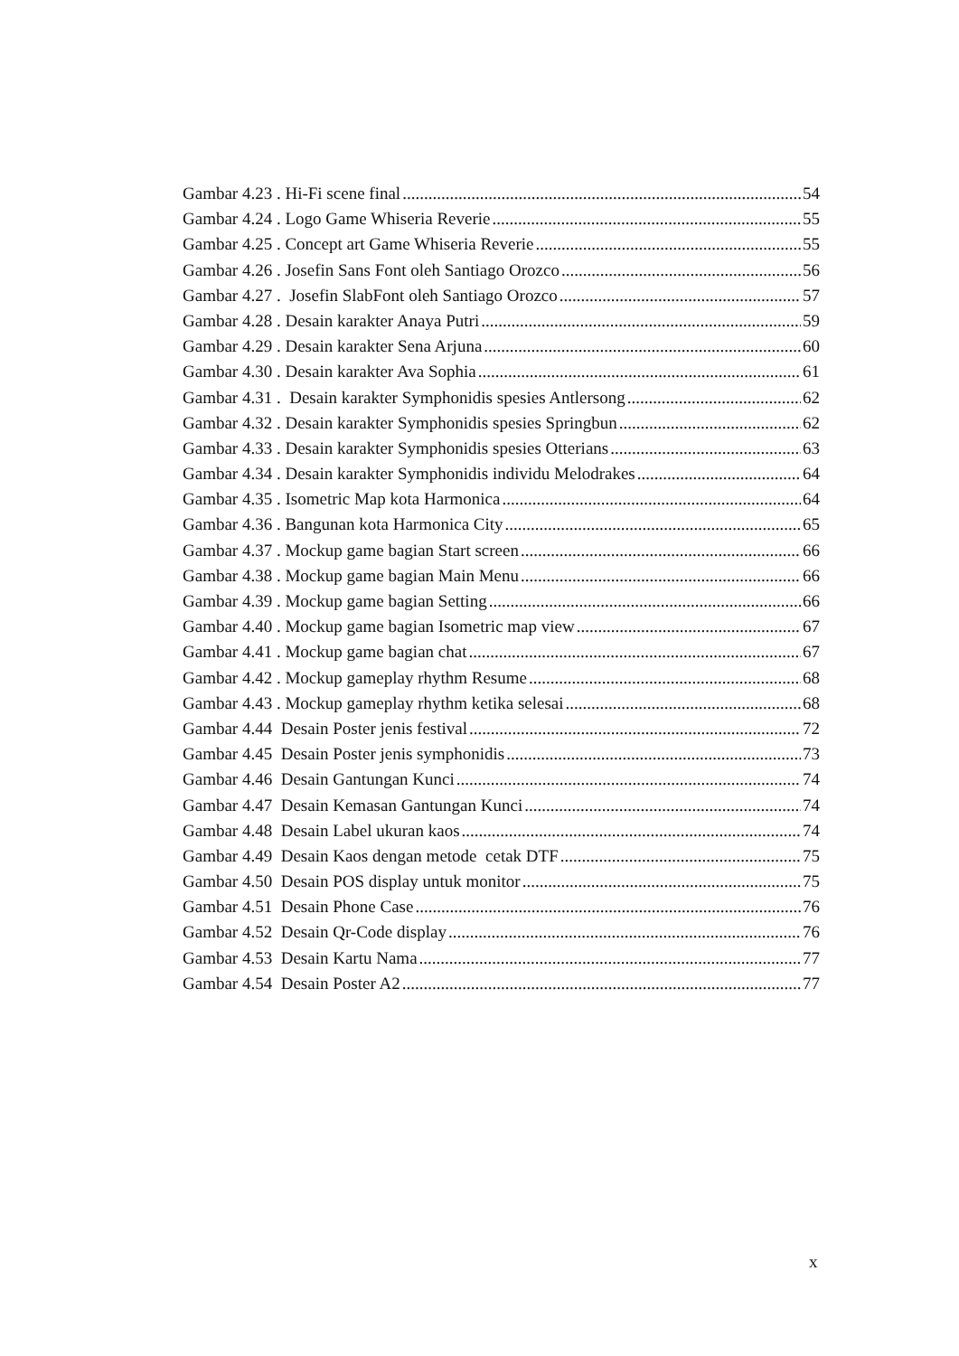Gambar 4.23 . Hi-Fi scene final 54
Gambar 4.24 . Logo Game Whiseria Reverie 55
Gambar 4.25 . Concept art Game Whiseria Reverie 55
Gambar 4.26 . Josefin Sans Font oleh Santiago Orozco 56
Gambar 4.27 . Josefin SlabFont oleh Santiago Orozco 57
Gambar 4.28 . Desain karakter Anaya Putri 59
Gambar 4.29 . Desain karakter Sena Arjuna 60
Gambar 4.30 . Desain karakter Ava Sophia 61
Gambar 4.31 . Desain karakter Symphonidis spesies Antlersong 62
Gambar 4.32 . Desain karakter Symphonidis spesies Springbun 62
Gambar 4.33 . Desain karakter Symphonidis spesies Otterians 63
Gambar 4.34 . Desain karakter Symphonidis individu Melodrakes 64
Gambar 4.35 . Isometric Map kota Harmonica 64
Gambar 4.36 . Bangunan kota Harmonica City 65
Gambar 4.37 . Mockup game bagian Start screen 66
Gambar 4.38 . Mockup game bagian Main Menu 66
Gambar 4.39 . Mockup game bagian Setting 66
Gambar 4.40 . Mockup game bagian Isometric map view 67
Gambar 4.41 . Mockup game bagian chat 67
Gambar 4.42 . Mockup gameplay rhythm Resume 68
Gambar 4.43 . Mockup gameplay rhythm ketika selesai 68
Gambar 4.44 Desain Poster jenis festival 72
Gambar 4.45 Desain Poster jenis symphonidis 73
Gambar 4.46 Desain Gantungan Kunci 74
Gambar 4.47 Desain Kemasan Gantungan Kunci 74
Gambar 4.48 Desain Label ukuran kaos 74
Gambar 4.49 Desain Kaos dengan metode cetak DTF 75
Gambar 4.50 Desain POS display untuk monitor 75
Gambar 4.51 Desain Phone Case 76
Gambar 4.52 Desain Qr-Code display 76
Gambar 4.53 Desain Kartu Nama 77
Gambar 4.54 Desain Poster A2 77
x